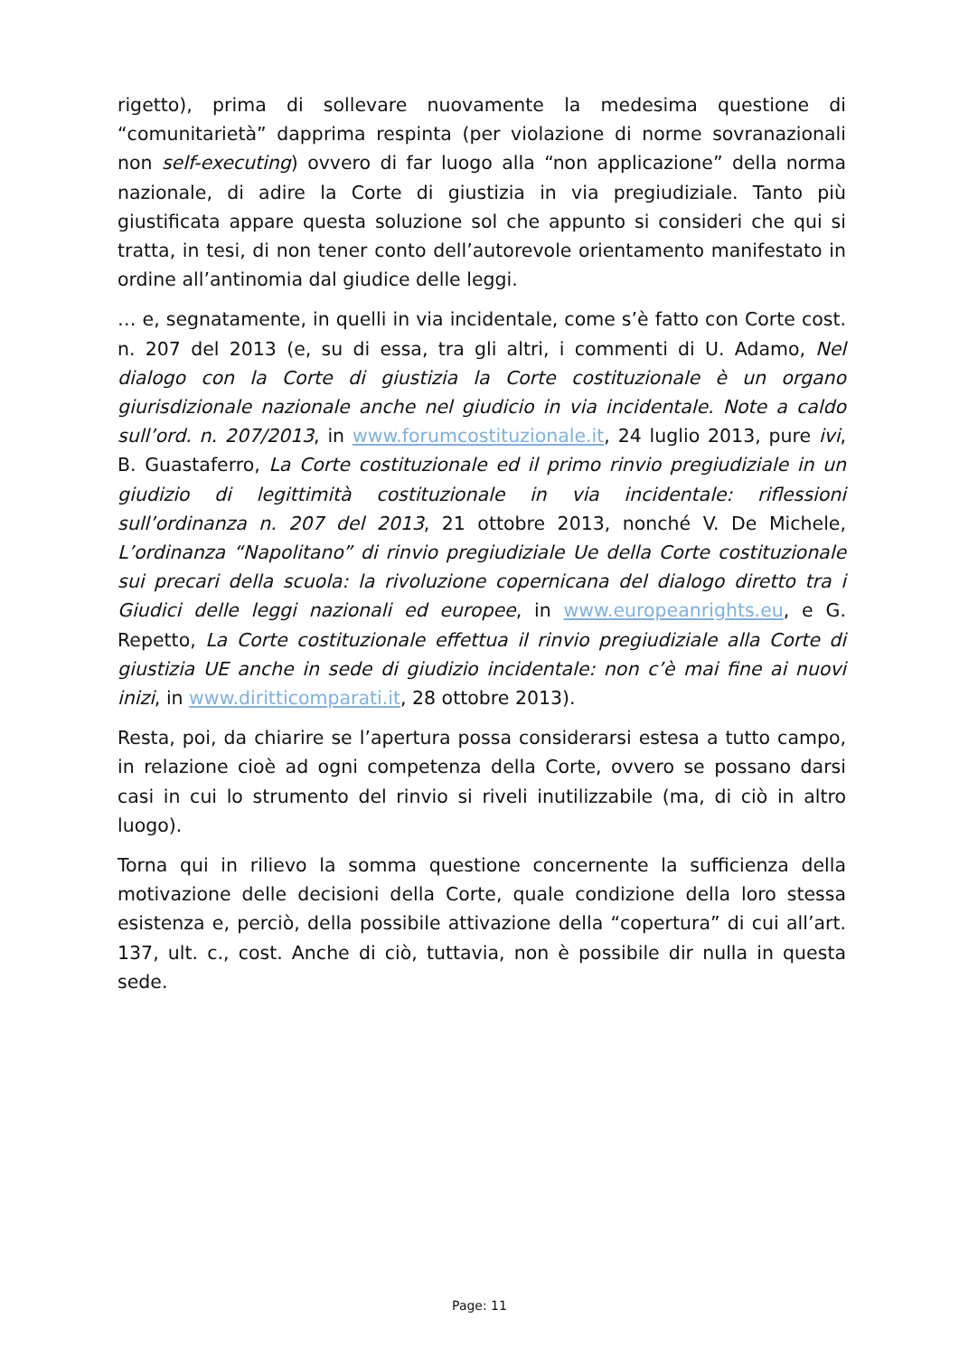rigetto), prima di sollevare nuovamente la medesima questione di “comunitarietà” dapprima respinta (per violazione di norme sovranazionali non self-executing) ovvero di far luogo alla “non applicazione” della norma nazionale, di adire la Corte di giustizia in via pregiudiziale. Tanto più giustificata appare questa soluzione sol che appunto si consideri che qui si tratta, in tesi, di non tener conto dell’autorevole orientamento manifestato in ordine all’antinomia dal giudice delle leggi.
… e, segnatamente, in quelli in via incidentale, come s’è fatto con Corte cost. n. 207 del 2013 (e, su di essa, tra gli altri, i commenti di U. Adamo, Nel dialogo con la Corte di giustizia la Corte costituzionale è un organo giurisdizionale nazionale anche nel giudicio in via incidentale. Note a caldo sull’ord. n. 207/2013, in www.forumcostituzionale.it, 24 luglio 2013, pure ivi, B. Guastaferro, La Corte costituzionale ed il primo rinvio pregiudiziale in un giudizio di legittimità costituzionale in via incidentale: riflessioni sull’ordinanza n. 207 del 2013, 21 ottobre 2013, nonché V. De Michele, L’ordinanza “Napolitano” di rinvio pregiudiziale Ue della Corte costituzionale sui precari della scuola: la rivoluzione copernicana del dialogo diretto tra i Giudici delle leggi nazionali ed europee, in www.europeanrights.eu, e G. Repetto, La Corte costituzionale effettua il rinvio pregiudiziale alla Corte di giustizia UE anche in sede di giudizio incidentale: non c’è mai fine ai nuovi inizi, in www.diritticomparati.it, 28 ottobre 2013).
Resta, poi, da chiarire se l’apertura possa considerarsi estesa a tutto campo, in relazione cioè ad ogni competenza della Corte, ovvero se possano darsi casi in cui lo strumento del rinvio si riveli inutilizzabile (ma, di ciò in altro luogo).
Torna qui in rilievo la somma questione concernente la sufficienza della motivazione delle decisioni della Corte, quale condizione della loro stessa esistenza e, perciò, della possibile attivazione della “copertura” di cui all’art. 137, ult. c., cost. Anche di ciò, tuttavia, non è possibile dir nulla in questa sede.
Page: 11